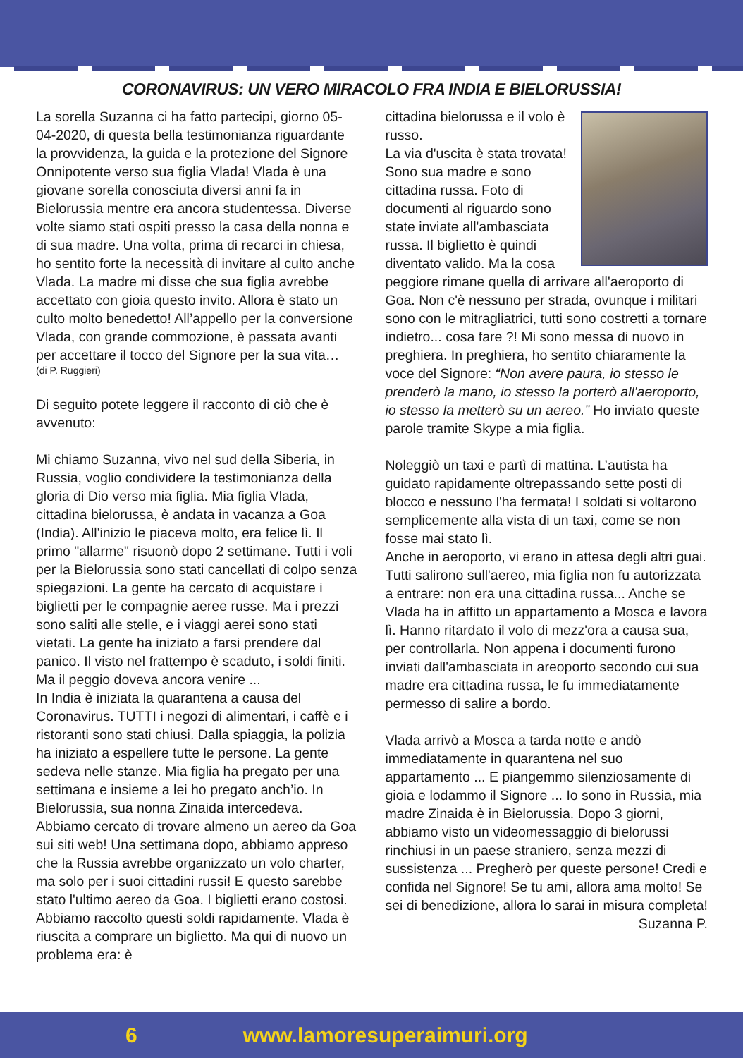CORONAVIRUS: UN VERO MIRACOLO FRA INDIA E BIELORUSSIA!
La sorella Suzanna ci ha fatto partecipi, giorno 05-04-2020, di questa bella testimonianza riguardante la provvidenza, la guida e la protezione del Signore Onnipotente verso sua figlia Vlada! Vlada è una giovane sorella conosciuta diversi anni fa in Bielorussia mentre era ancora studentessa. Diverse volte siamo stati ospiti presso la casa della nonna e di sua madre. Una volta, prima di recarci in chiesa, ho sentito forte la necessità di invitare al culto anche Vlada. La madre mi disse che sua figlia avrebbe accettato con gioia questo invito. Allora è stato un culto molto benedetto! All’appello per la conversione Vlada, con grande commozione, è passata avanti per accettare il tocco del Signore per la sua vita…
(di P. Ruggieri)
Di seguito potete leggere il racconto di ciò che è avvenuto:
Mi chiamo Suzanna, vivo nel sud della Siberia, in Russia, voglio condividere la testimonianza della gloria di Dio verso mia figlia. Mia figlia Vlada, cittadina bielorussa, è andata in vacanza a Goa (India). All'inizio le piaceva molto, era felice lì. Il primo "allarme" risuonò dopo 2 settimane. Tutti i voli per la Bielorussia sono stati cancellati di colpo senza spiegazioni. La gente ha cercato di acquistare i biglietti per le compagnie aeree russe. Ma i prezzi sono saliti alle stelle, e i viaggi aerei sono stati vietati. La gente ha iniziato a farsi prendere dal panico. Il visto nel frattempo è scaduto, i soldi finiti. Ma il peggio doveva ancora venire ...
In India è iniziata la quarantena a causa del Coronavirus. TUTTI i negozi di alimentari, i caffè e i ristoranti sono stati chiusi. Dalla spiaggia, la polizia ha iniziato a espellere tutte le persone. La gente sedeva nelle stanze. Mia figlia ha pregato per una settimana e insieme a lei ho pregato anch’io. In Bielorussia, sua nonna Zinaida intercedeva.
Abbiamo cercato di trovare almeno un aereo da Goa sui siti web! Una settimana dopo, abbiamo appreso che la Russia avrebbe organizzato un volo charter, ma solo per i suoi cittadini russi! E questo sarebbe stato l'ultimo aereo da Goa. I biglietti erano costosi. Abbiamo raccolto questi soldi rapidamente. Vlada è riuscita a comprare un biglietto. Ma qui di nuovo un problema era: è
cittadina bielorussa e il volo è russo.
La via d'uscita è stata trovata! Sono sua madre e sono cittadina russa. Foto di documenti al riguardo sono state inviate all'ambasciata russa. Il biglietto è quindi diventato valido. Ma la cosa peggiore rimane quella di arrivare all'aeroporto di Goa. Non c'è nessuno per strada, ovunque i militari sono con le mitragliatrici, tutti sono costretti a tornare indietro... cosa fare ?! Mi sono messa di nuovo in preghiera. In preghiera, ho sentito chiaramente la voce del Signore: “Non avere paura, io stesso le prenderò la mano, io stesso la porterò all'aeroporto, io stesso la metterò su un aereo.” Ho inviato queste parole tramite Skype a mia figlia.
Noleggiò un taxi e partì di mattina. L’autista ha guidato rapidamente oltrepassando sette posti di blocco e nessuno l'ha fermata! I soldati si voltarono semplicemente alla vista di un taxi, come se non fosse mai stato lì.
Anche in aeroporto, vi erano in attesa degli altri guai. Tutti salirono sull'aereo, mia figlia non fu autorizzata a entrare: non era una cittadina russa... Anche se Vlada ha in affitto un appartamento a Mosca e lavora lì. Hanno ritardato il volo di mezz'ora a causa sua, per controllarla. Non appena i documenti furono inviati dall'ambasciata in areoporto secondo cui sua madre era cittadina russa, le fu immediatamente permesso di salire a bordo.
Vlada arrivò a Mosca a tarda notte e andò immediatamente in quarantena nel suo appartamento ... E piangemmo silenziosamente di gioia e lodammo il Signore ... Io sono in Russia, mia madre Zinaida è in Bielorussia. Dopo 3 giorni, abbiamo visto un videomessaggio di bielorussi rinchiusi in un paese straniero, senza mezzi di sussistenza ... Pregherò per queste persone! Credi e confida nel Signore! Se tu ami, allora ama molto! Se sei di benedizione, allora lo sarai in misura completa!
Suzanna P.
6 www.lamoresuperaimuri.org